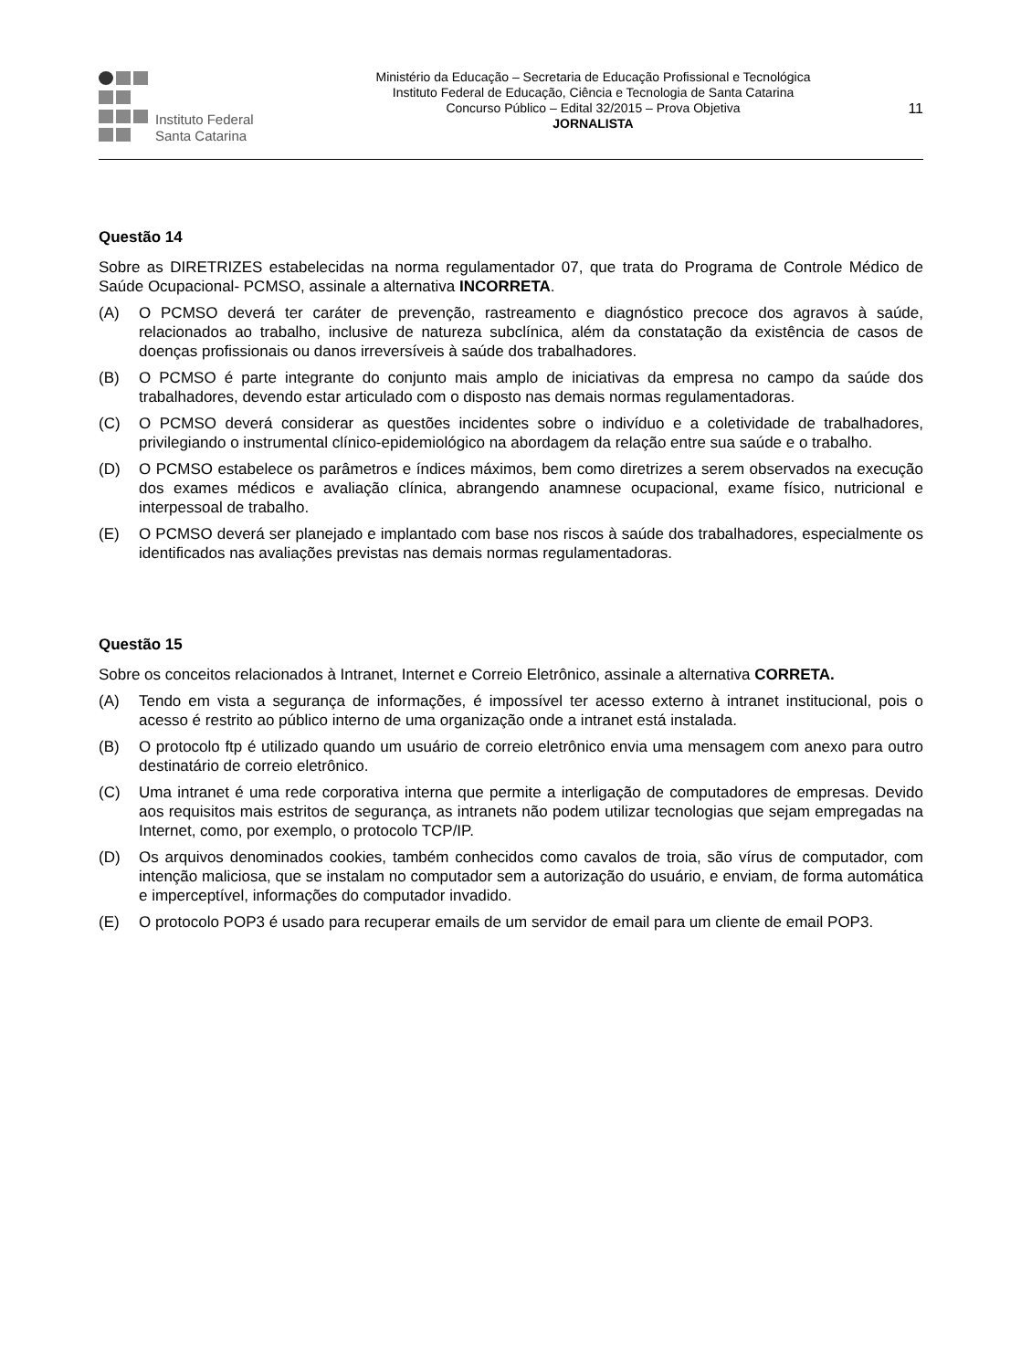Instituto Federal
Santa Catarina
Ministério da Educação – Secretaria de Educação Profissional e Tecnológica
Instituto Federal de Educação, Ciência e Tecnologia de Santa Catarina
Concurso Público – Edital 32/2015 – Prova Objetiva
JORNALISTA
11
Questão 14
Sobre as DIRETRIZES estabelecidas na norma regulamentador 07, que trata do Programa de Controle Médico de Saúde Ocupacional- PCMSO, assinale a alternativa INCORRETA.
(A) O PCMSO deverá ter caráter de prevenção, rastreamento e diagnóstico precoce dos agravos à saúde, relacionados ao trabalho, inclusive de natureza subclínica, além da constatação da existência de casos de doenças profissionais ou danos irreversíveis à saúde dos trabalhadores.
(B) O PCMSO é parte integrante do conjunto mais amplo de iniciativas da empresa no campo da saúde dos trabalhadores, devendo estar articulado com o disposto nas demais normas regulamentadoras.
(C) O PCMSO deverá considerar as questões incidentes sobre o indivíduo e a coletividade de trabalhadores, privilegiando o instrumental clínico-epidemiológico na abordagem da relação entre sua saúde e o trabalho.
(D) O PCMSO estabelece os parâmetros e índices máximos, bem como diretrizes a serem observados na execução dos exames médicos e avaliação clínica, abrangendo anamnese ocupacional, exame físico, nutricional e interpessoal de trabalho.
(E) O PCMSO deverá ser planejado e implantado com base nos riscos à saúde dos trabalhadores, especialmente os identificados nas avaliações previstas nas demais normas regulamentadoras.
Questão 15
Sobre os conceitos relacionados à Intranet, Internet e Correio Eletrônico, assinale a alternativa CORRETA.
(A) Tendo em vista a segurança de informações, é impossível ter acesso externo à intranet institucional, pois o acesso é restrito ao público interno de uma organização onde a intranet está instalada.
(B) O protocolo ftp é utilizado quando um usuário de correio eletrônico envia uma mensagem com anexo para outro destinatário de correio eletrônico.
(C) Uma intranet é uma rede corporativa interna que permite a interligação de computadores de empresas. Devido aos requisitos mais estritos de segurança, as intranets não podem utilizar tecnologias que sejam empregadas na Internet, como, por exemplo, o protocolo TCP/IP.
(D) Os arquivos denominados cookies, também conhecidos como cavalos de troia, são vírus de computador, com intenção maliciosa, que se instalam no computador sem a autorização do usuário, e enviam, de forma automática e imperceptível, informações do computador invadido.
(E) O protocolo POP3 é usado para recuperar emails de um servidor de email para um cliente de email POP3.